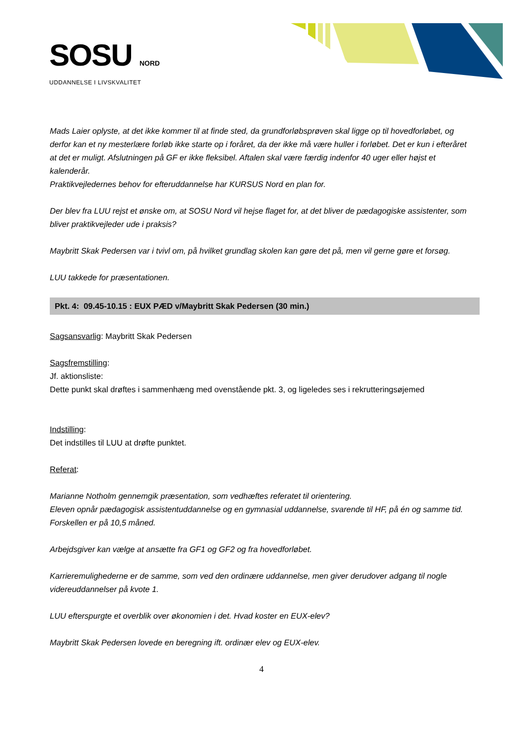SOSU NORD
UDDANNELSE I LIVSKVALITET
Mads Laier oplyste, at det ikke kommer til at finde sted, da grundforløbsprøven skal ligge op til hovedforløbet, og derfor kan et ny mesterlære forløb ikke starte op i foråret, da der ikke må være huller i forløbet. Det er kun i efteråret at det er muligt. Afslutningen på GF er ikke fleksibel. Aftalen skal være færdig indenfor 40 uger eller højst et kalenderår.
Praktikvejledernes behov for efteruddannelse har KURSUS Nord en plan for.
Der blev fra LUU rejst et ønske om, at SOSU Nord vil hejse flaget for, at det bliver de pædagogiske assistenter, som bliver praktikvejleder ude i praksis?
Maybritt Skak Pedersen var i tvivl om, på hvilket grundlag skolen kan gøre det på, men vil gerne gøre et forsøg.
LUU takkede for præsentationen.
Pkt. 4: 09.45-10.15 : EUX PÆD v/Maybritt Skak Pedersen (30 min.)
Sagsansvarlig: Maybritt Skak Pedersen
Sagsfremstilling:
Jf. aktionsliste:
Dette punkt skal drøftes i sammenhæng med ovenstående pkt. 3, og ligeledes ses i rekrutteringsøjemed
Indstilling:
Det indstilles til LUU at drøfte punktet.
Referat:
Marianne Notholm gennemgik præsentation, som vedhæftes referatet til orientering.
Eleven opnår pædagogisk assistentuddannelse og en gymnasial uddannelse, svarende til HF, på én og samme tid.
Forskellen er på 10,5 måned.
Arbejdsgiver kan vælge at ansætte fra GF1 og GF2 og fra hovedforløbet.
Karrieremulighederne er de samme, som ved den ordinære uddannelse, men giver derudover adgang til nogle videreuddannelser på kvote 1.
LUU efterspurgte et overblik over økonomien i det. Hvad koster en EUX-elev?
Maybritt Skak Pedersen lovede en beregning ift. ordinær elev og EUX-elev.
4